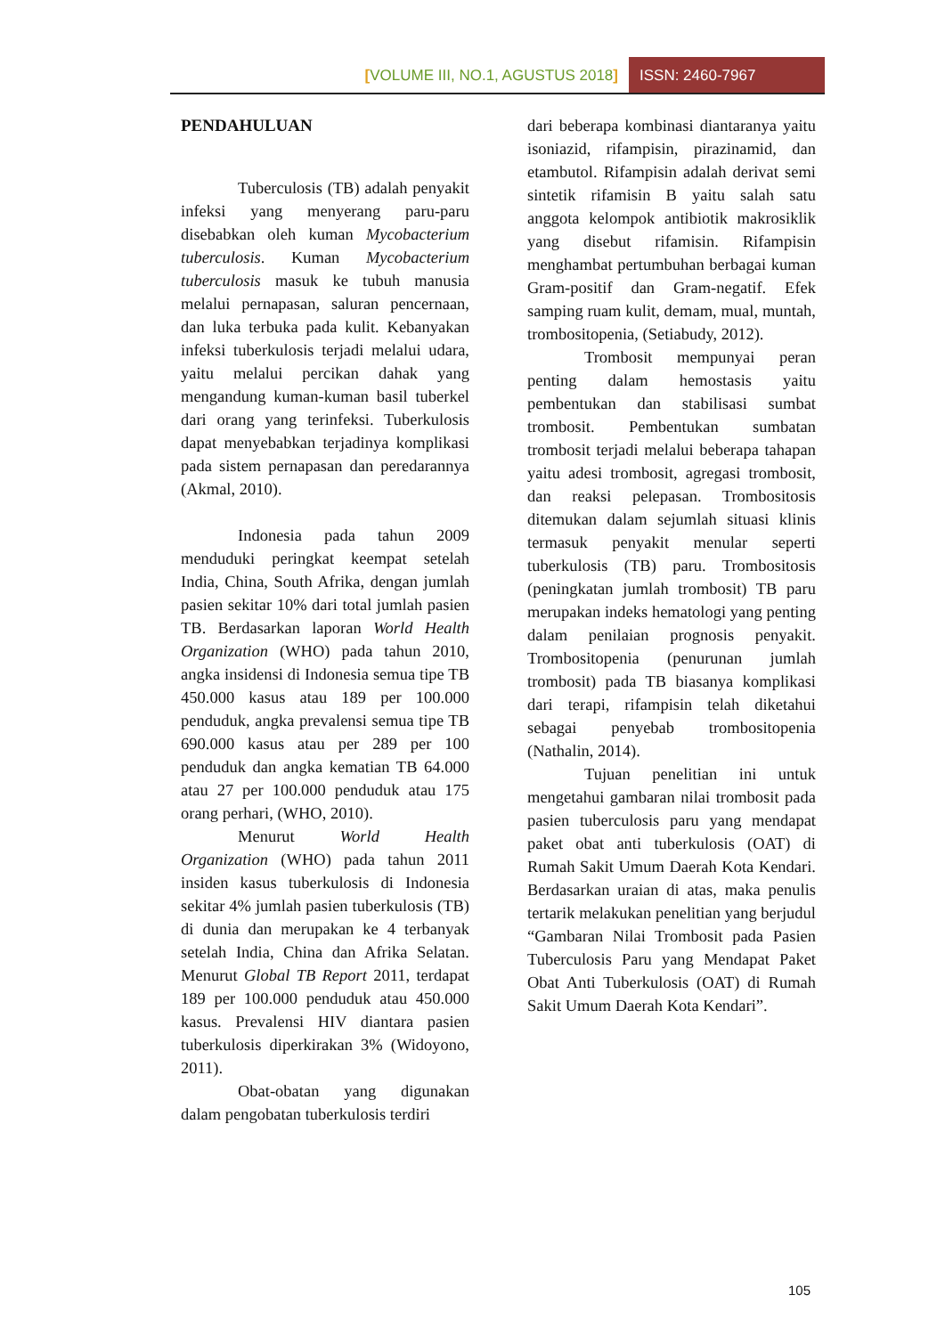[VOLUME III, NO.1, AGUSTUS 2018]
ISSN: 2460-7967
PENDAHULUAN
Tuberculosis (TB) adalah penyakit infeksi yang menyerang paru-paru disebabkan oleh kuman Mycobacterium tuberculosis. Kuman Mycobacterium tuberculosis masuk ke tubuh manusia melalui pernapasan, saluran pencernaan, dan luka terbuka pada kulit. Kebanyakan infeksi tuberkulosis terjadi melalui udara, yaitu melalui percikan dahak yang mengandung kuman-kuman basil tuberkel dari orang yang terinfeksi. Tuberkulosis dapat menyebabkan terjadinya komplikasi pada sistem pernapasan dan peredarannya (Akmal, 2010).
Indonesia pada tahun 2009 menduduki peringkat keempat setelah India, China, South Afrika, dengan jumlah pasien sekitar 10% dari total jumlah pasien TB. Berdasarkan laporan World Health Organization (WHO) pada tahun 2010, angka insidensi di Indonesia semua tipe TB 450.000 kasus atau 189 per 100.000 penduduk, angka prevalensi semua tipe TB 690.000 kasus atau per 289 per 100 penduduk dan angka kematian TB 64.000 atau 27 per 100.000 penduduk atau 175 orang perhari, (WHO, 2010).
Menurut World Health Organization (WHO) pada tahun 2011 insiden kasus tuberkulosis di Indonesia sekitar 4% jumlah pasien tuberkulosis (TB) di dunia dan merupakan ke 4 terbanyak setelah India, China dan Afrika Selatan. Menurut Global TB Report 2011, terdapat 189 per 100.000 penduduk atau 450.000 kasus. Prevalensi HIV diantara pasien tuberkulosis diperkirakan 3% (Widoyono, 2011).
Obat-obatan yang digunakan dalam pengobatan tuberkulosis terdiri
dari beberapa kombinasi diantaranya yaitu isoniazid, rifampisin, pirazinamid, dan etambutol. Rifampisin adalah derivat semi sintetik rifamisin B yaitu salah satu anggota kelompok antibiotik makrosiklik yang disebut rifamisin. Rifampisin menghambat pertumbuhan berbagai kuman Gram-positif dan Gram-negatif. Efek samping ruam kulit, demam, mual, muntah, trombositopenia, (Setiabudy, 2012).
Trombosit mempunyai peran penting dalam hemostasis yaitu pembentukan dan stabilisasi sumbat trombosit. Pembentukan sumbatan trombosit terjadi melalui beberapa tahapan yaitu adesi trombosit, agregasi trombosit, dan reaksi pelepasan. Trombositosis ditemukan dalam sejumlah situasi klinis termasuk penyakit menular seperti tuberkulosis (TB) paru. Trombositosis (peningkatan jumlah trombosit) TB paru merupakan indeks hematologi yang penting dalam penilaian prognosis penyakit. Trombositopenia (penurunan jumlah trombosit) pada TB biasanya komplikasi dari terapi, rifampisin telah diketahui sebagai penyebab trombositopenia (Nathalin, 2014).
Tujuan penelitian ini untuk mengetahui gambaran nilai trombosit pada pasien tuberculosis paru yang mendapat paket obat anti tuberkulosis (OAT) di Rumah Sakit Umum Daerah Kota Kendari. Berdasarkan uraian di atas, maka penulis tertarik melakukan penelitian yang berjudul “Gambaran Nilai Trombosit pada Pasien Tuberculosis Paru yang Mendapat Paket Obat Anti Tuberkulosis (OAT) di Rumah Sakit Umum Daerah Kota Kendari”.
105